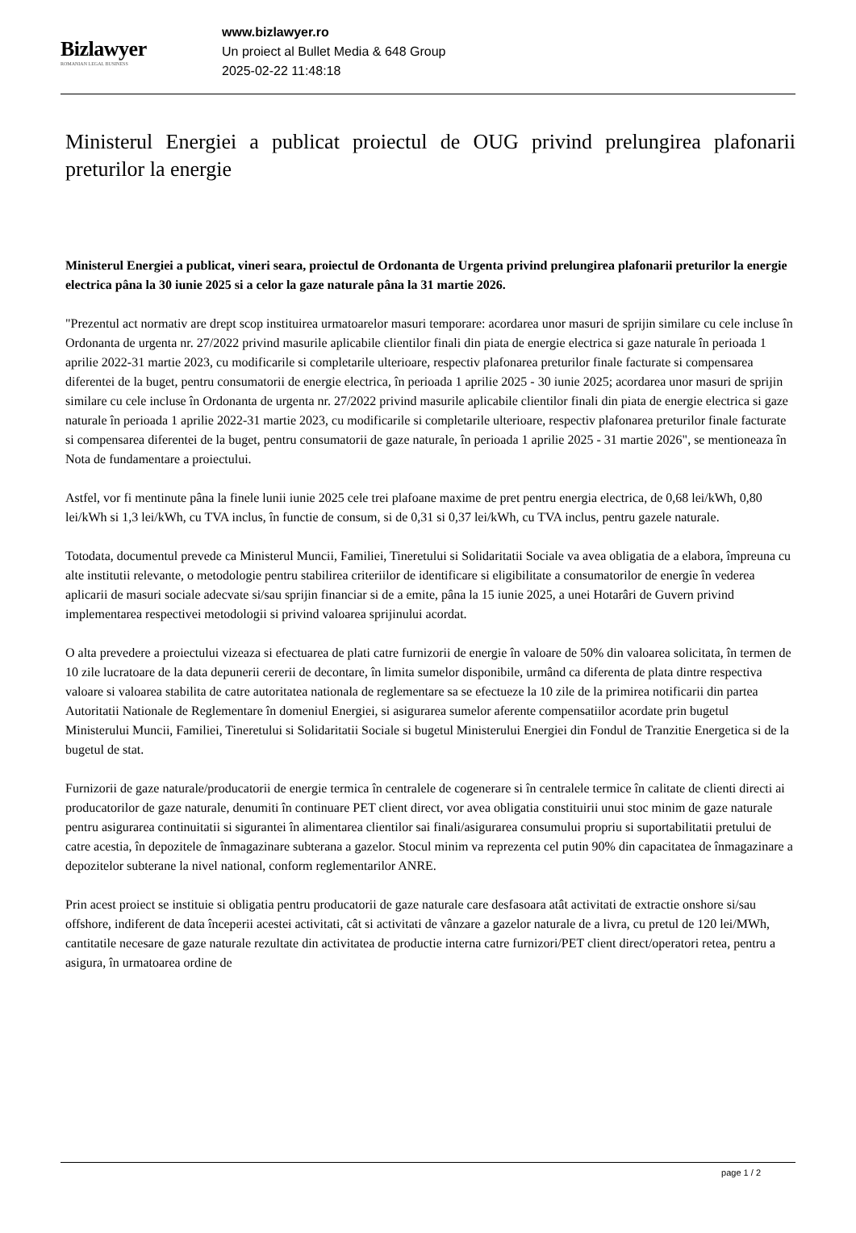Bizlawyer
ROMANIAN LEGAL BUSINESS
www.bizlawyer.ro
Un proiect al Bullet Media & 648 Group
2025-02-22 11:48:18
Ministerul Energiei a publicat proiectul de OUG privind prelungirea plafonarii preturilor la energie
Ministerul Energiei a publicat, vineri seara, proiectul de Ordonanta de Urgenta privind prelungirea plafonarii preturilor la energie electrica pâna la 30 iunie 2025 si a celor la gaze naturale pâna la 31 martie 2026.
"Prezentul act normativ are drept scop instituirea urmatoarelor masuri temporare: acordarea unor masuri de sprijin similare cu cele incluse în Ordonanta de urgenta nr. 27/2022 privind masurile aplicabile clientilor finali din piata de energie electrica si gaze naturale în perioada 1 aprilie 2022-31 martie 2023, cu modificarile si completarile ulterioare, respectiv plafonarea preturilor finale facturate si compensarea diferentei de la buget, pentru consumatorii de energie electrica, în perioada 1 aprilie 2025 - 30 iunie 2025; acordarea unor masuri de sprijin similare cu cele incluse în Ordonanta de urgenta nr. 27/2022 privind masurile aplicabile clientilor finali din piata de energie electrica si gaze naturale în perioada 1 aprilie 2022-31 martie 2023, cu modificarile si completarile ulterioare, respectiv plafonarea preturilor finale facturate si compensarea diferentei de la buget, pentru consumatorii de gaze naturale, în perioada 1 aprilie 2025 - 31 martie 2026", se mentioneaza în Nota de fundamentare a proiectului.
Astfel, vor fi mentinute pâna la finele lunii iunie 2025 cele trei plafoane maxime de pret pentru energia electrica, de 0,68 lei/kWh, 0,80 lei/kWh si 1,3 lei/kWh, cu TVA inclus, în functie de consum, si de 0,31 si 0,37 lei/kWh, cu TVA inclus, pentru gazele naturale.
Totodata, documentul prevede ca Ministerul Muncii, Familiei, Tineretului si Solidaritatii Sociale va avea obligatia de a elabora, împreuna cu alte institutii relevante, o metodologie pentru stabilirea criteriilor de identificare si eligibilitate a consumatorilor de energie în vederea aplicarii de masuri sociale adecvate si/sau sprijin financiar si de a emite, pâna la 15 iunie 2025, a unei Hotarâri de Guvern privind implementarea respectivei metodologii si privind valoarea sprijinului acordat.
O alta prevedere a proiectului vizeaza si efectuarea de plati catre furnizorii de energie în valoare de 50% din valoarea solicitata, în termen de 10 zile lucratoare de la data depunerii cererii de decontare, în limita sumelor disponibile, urmând ca diferenta de plata dintre respectiva valoare si valoarea stabilita de catre autoritatea nationala de reglementare sa se efectueze la 10 zile de la primirea notificarii din partea Autoritatii Nationale de Reglementare în domeniul Energiei, si asigurarea sumelor aferente compensatiilor acordate prin bugetul Ministerului Muncii, Familiei, Tineretului si Solidaritatii Sociale si bugetul Ministerului Energiei din Fondul de Tranzitie Energetica si de la bugetul de stat.
Furnizorii de gaze naturale/producatorii de energie termica în centralele de cogenerare si în centralele termice în calitate de clienti directi ai producatorilor de gaze naturale, denumiti în continuare PET client direct, vor avea obligatia constituirii unui stoc minim de gaze naturale pentru asigurarea continuitatii si sigurantei în alimentarea clientilor sai finali/asigurarea consumului propriu si suportabilitatii pretului de catre acestia, în depozitele de înmagazinare subterana a gazelor. Stocul minim va reprezenta cel putin 90% din capacitatea de înmagazinare a depozitelor subterane la nivel national, conform reglementarilor ANRE.
Prin acest proiect se instituie si obligatia pentru producatorii de gaze naturale care desfasoara atât activitati de extractie onshore si/sau offshore, indiferent de data începerii acestei activitati, cât si activitati de vânzare a gazelor naturale de a livra, cu pretul de 120 lei/MWh, cantitatile necesare de gaze naturale rezultate din activitatea de productie interna catre furnizori/PET client direct/operatori retea, pentru a asigura, în urmatoarea ordine de
page 1 / 2